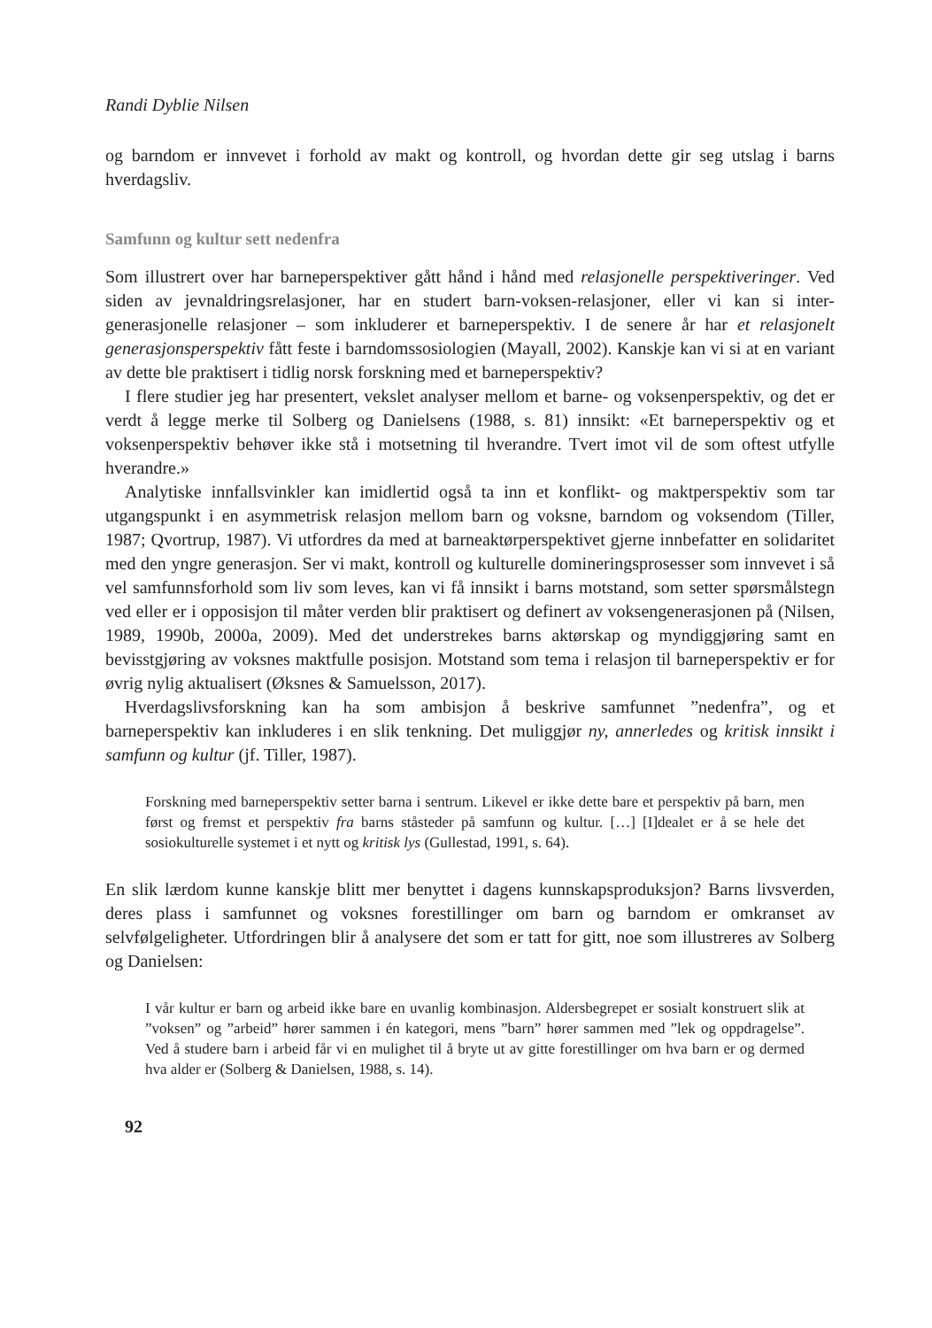Randi Dyblie Nilsen
og barndom er innvevet i forhold av makt og kontroll, og hvordan dette gir seg utslag i barns hverdagsliv.
Samfunn og kultur sett nedenfra
Som illustrert over har barneperspektiver gått hånd i hånd med relasjonelle perspektiveringer. Ved siden av jevnaldringsrelasjoner, har en studert barn-voksen-relasjoner, eller vi kan si inter-generasjonelle relasjoner – som inkluderer et barneperspektiv. I de senere år har et relasjonelt generasjonsperspektiv fått feste i barndomssosiologien (Mayall, 2002). Kanskje kan vi si at en variant av dette ble praktisert i tidlig norsk forskning med et barneperspektiv?
I flere studier jeg har presentert, vekslet analyser mellom et barne- og voksenperspektiv, og det er verdt å legge merke til Solberg og Danielsens (1988, s. 81) innsikt: «Et barneperspektiv og et voksenperspektiv behøver ikke stå i motsetning til hverandre. Tvert imot vil de som oftest utfylle hverandre.»
Analytiske innfallsvinkler kan imidlertid også ta inn et konflikt- og maktperspektiv som tar utgangspunkt i en asymmetrisk relasjon mellom barn og voksne, barndom og voksendom (Tiller, 1987; Qvortrup, 1987). Vi utfordres da med at barneaktørperspektivet gjerne innbefatter en solidaritet med den yngre generasjon. Ser vi makt, kontroll og kulturelle domineringsprosesser som innvevet i så vel samfunnsforhold som liv som leves, kan vi få innsikt i barns motstand, som setter spørsmålstegn ved eller er i opposisjon til måter verden blir praktisert og definert av voksengenerasjonen på (Nilsen, 1989, 1990b, 2000a, 2009). Med det understrekes barns aktørskap og myndiggjøring samt en bevisstgjøring av voksnes maktfulle posisjon. Motstand som tema i relasjon til barneperspektiv er for øvrig nylig aktualisert (Øksnes & Samuelsson, 2017).
Hverdagslivsforskning kan ha som ambisjon å beskrive samfunnet ”nedenfra”, og et barneperspektiv kan inkluderes i en slik tenkning. Det muliggjør ny, annerledes og kritisk innsikt i samfunn og kultur (jf. Tiller, 1987).
Forskning med barneperspektiv setter barna i sentrum. Likevel er ikke dette bare et perspektiv på barn, men først og fremst et perspektiv fra barns ståsteder på samfunn og kultur. […] [I]dealet er å se hele det sosiokulturelle systemet i et nytt og kritisk lys (Gullestad, 1991, s. 64).
En slik lærdom kunne kanskje blitt mer benyttet i dagens kunnskapsproduksjon? Barns livsverden, deres plass i samfunnet og voksnes forestillinger om barn og barndom er omkranset av selvfølgeligheter. Utfordringen blir å analysere det som er tatt for gitt, noe som illustreres av Solberg og Danielsen:
I vår kultur er barn og arbeid ikke bare en uvanlig kombinasjon. Aldersbegrepet er sosialt konstruert slik at ”voksen” og ”arbeid” hører sammen i én kategori, mens ”barn” hører sammen med ”lek og oppdragelse”. Ved å studere barn i arbeid får vi en mulighet til å bryte ut av gitte forestillinger om hva barn er og dermed hva alder er (Solberg & Danielsen, 1988, s. 14).
92